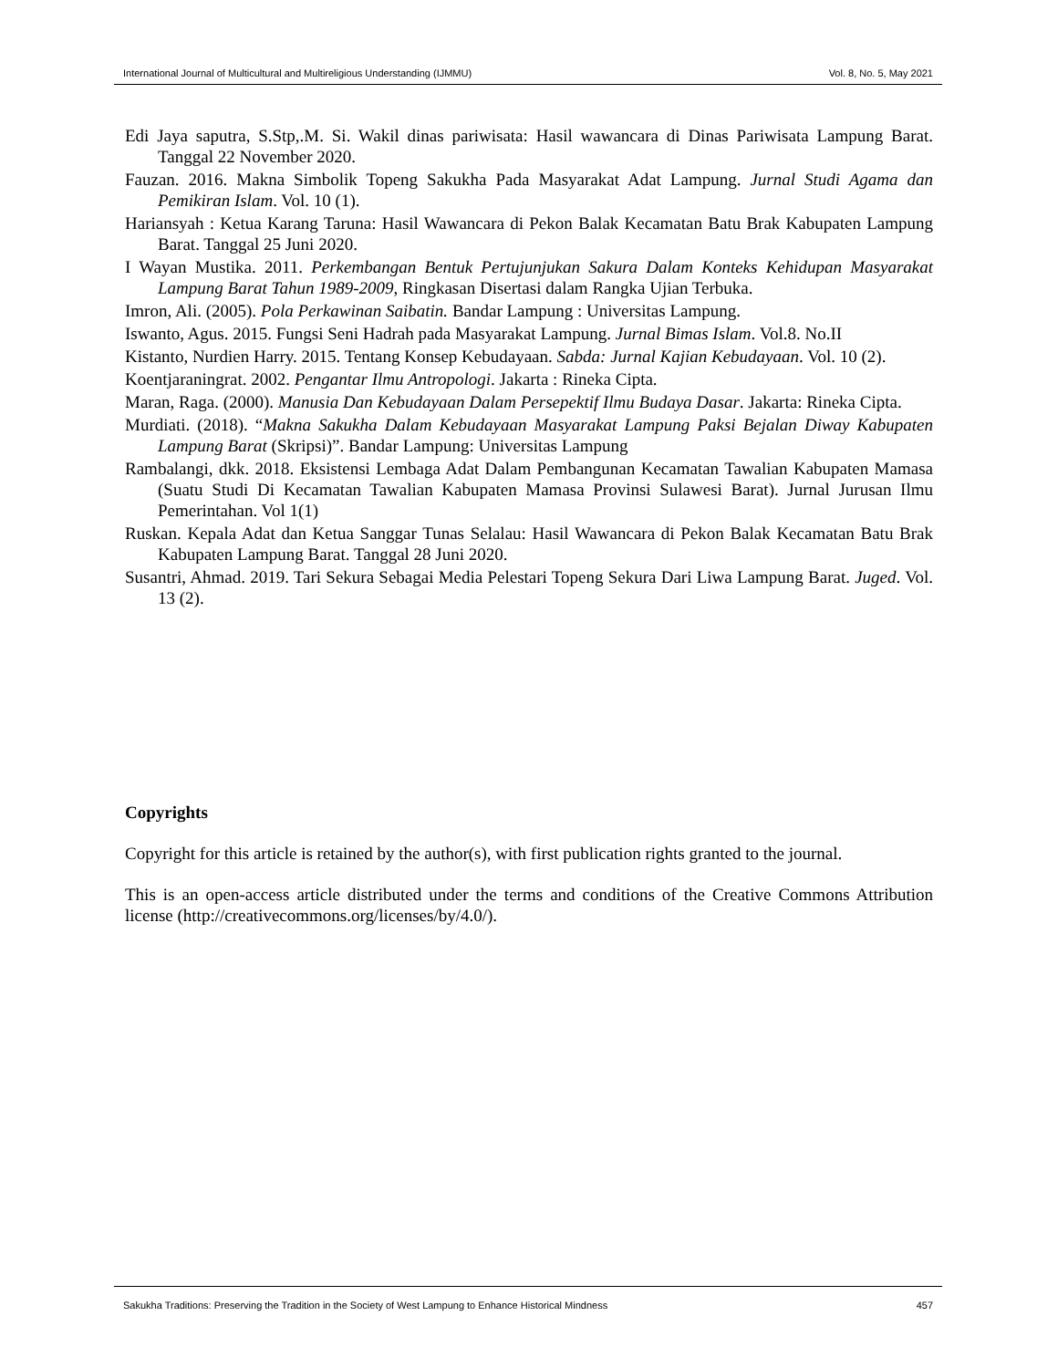International Journal of Multicultural and Multireligious Understanding (IJMMU) Vol. 8, No. 5, May 2021
Edi Jaya saputra, S.Stp,.M. Si. Wakil dinas pariwisata: Hasil wawancara di Dinas Pariwisata Lampung Barat. Tanggal 22 November 2020.
Fauzan. 2016. Makna Simbolik Topeng Sakukha Pada Masyarakat Adat Lampung. Jurnal Studi Agama dan Pemikiran Islam. Vol. 10 (1).
Hariansyah : Ketua Karang Taruna: Hasil Wawancara di Pekon Balak Kecamatan Batu Brak Kabupaten Lampung Barat. Tanggal 25 Juni 2020.
I Wayan Mustika. 2011. Perkembangan Bentuk Pertujunjukan Sakura Dalam Konteks Kehidupan Masyarakat Lampung Barat Tahun 1989-2009, Ringkasan Disertasi dalam Rangka Ujian Terbuka.
Imron, Ali. (2005). Pola Perkawinan Saibatin. Bandar Lampung : Universitas Lampung.
Iswanto, Agus. 2015. Fungsi Seni Hadrah pada Masyarakat Lampung. Jurnal Bimas Islam. Vol.8. No.II
Kistanto, Nurdien Harry. 2015. Tentang Konsep Kebudayaan. Sabda: Jurnal Kajian Kebudayaan. Vol. 10 (2).
Koentjaraningrat. 2002. Pengantar Ilmu Antropologi. Jakarta : Rineka Cipta.
Maran, Raga. (2000). Manusia Dan Kebudayaan Dalam Persepektif Ilmu Budaya Dasar. Jakarta: Rineka Cipta.
Murdiati. (2018). “Makna Sakukha Dalam Kebudayaan Masyarakat Lampung Paksi Bejalan Diway Kabupaten Lampung Barat (Skripsi)”. Bandar Lampung: Universitas Lampung
Rambalangi, dkk. 2018. Eksistensi Lembaga Adat Dalam Pembangunan Kecamatan Tawalian Kabupaten Mamasa (Suatu Studi Di Kecamatan Tawalian Kabupaten Mamasa Provinsi Sulawesi Barat). Jurnal Jurusan Ilmu Pemerintahan. Vol 1(1)
Ruskan. Kepala Adat dan Ketua Sanggar Tunas Selalau: Hasil Wawancara di Pekon Balak Kecamatan Batu Brak Kabupaten Lampung Barat. Tanggal 28 Juni 2020.
Susantri, Ahmad. 2019. Tari Sekura Sebagai Media Pelestari Topeng Sekura Dari Liwa Lampung Barat. Juged. Vol. 13 (2).
Copyrights
Copyright for this article is retained by the author(s), with first publication rights granted to the journal.
This is an open-access article distributed under the terms and conditions of the Creative Commons Attribution license (http://creativecommons.org/licenses/by/4.0/).
Sakukha Traditions: Preserving the Tradition in the Society of West Lampung to Enhance Historical Mindness 457